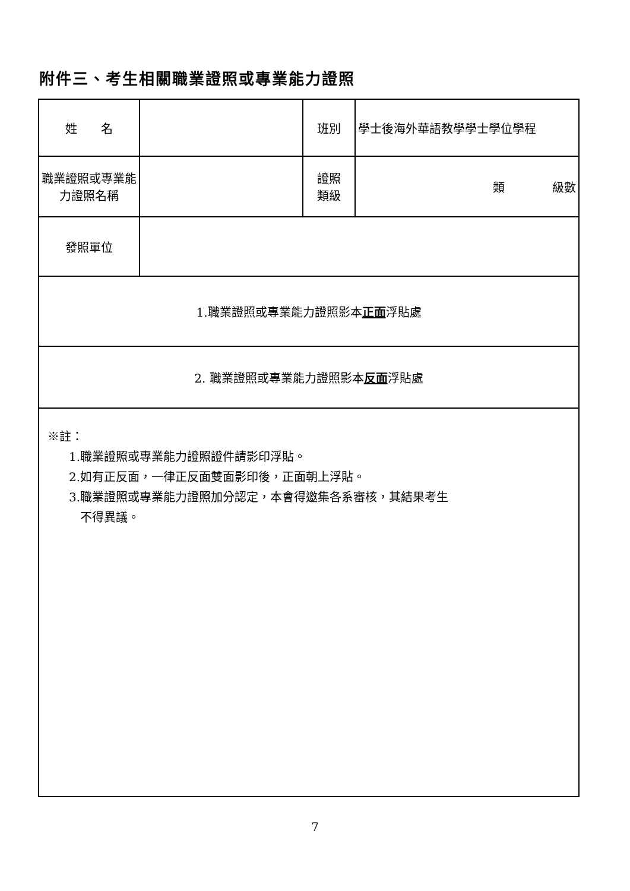附件三、考生相關職業證照或專業能力證照
| 姓 名 | | 班別 | 學士後海外華語教學學士學位學程 |
| 職業證照或專業能力證照名稱 | | 證照 類級 | 類 級數 |
| 發照單位 | | | |
| 1.職業證照或專業能力證照影本 正面 浮貼處 | | | |
| 2. 職業證照或專業能力證照影本 反面 浮貼處 | | | |
| ※註： 1.職業證照或專業能力證照證件請影印浮貼。 2.如有正反面，一律正反面雙面影印後，正面朝上浮貼。 3.職業證照或專業能力證照加分認定，本會得邀集各系審核，其結果考生 不得異議。 | | | |
7